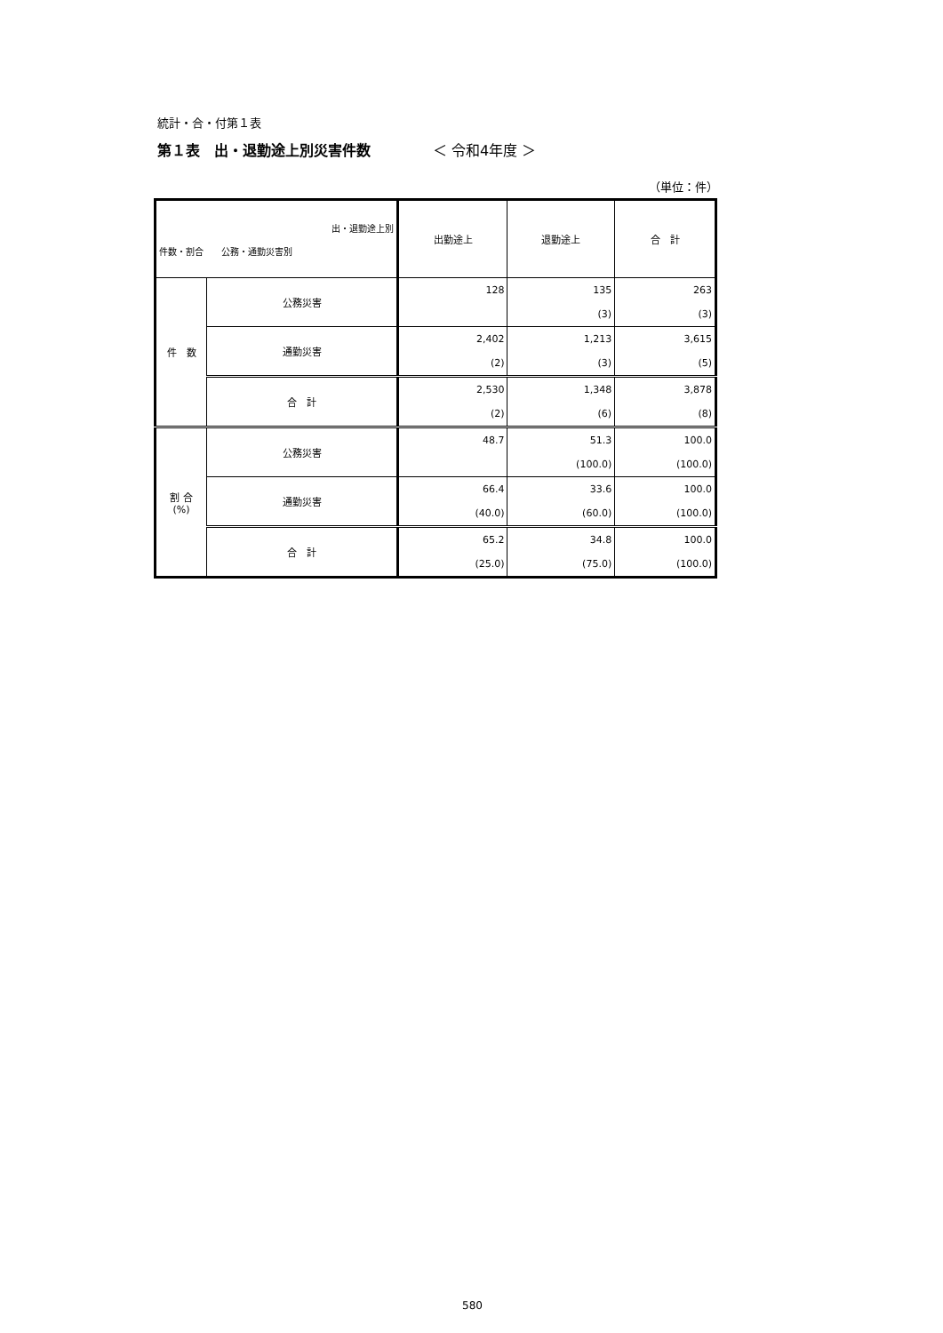統計・合・付第１表
第１表　出・退勤途上別災害件数 ＜ 令和4年度 ＞
（単位：件）
| 出・退勤途上別 件数・割合 公務・通勤災害別 | | 出勤途上 | 退勤途上 | 合 計 |
| --- | --- | --- | --- | --- |
| 件 数 | 公務災害 | 128 | 135 (3) | 263 (3) |
| | 通勤災害 | 2,402 (2) | 1,213 (3) | 3,615 (5) |
| | 合 計 | 2,530 (2) | 1,348 (6) | 3,878 (8) |
| 割 合 (%) | 公務災害 | 48.7 | 51.3 (100.0) | 100.0 (100.0) |
| | 通勤災害 | 66.4 (40.0) | 33.6 (60.0) | 100.0 (100.0) |
| | 合 計 | 65.2 (25.0) | 34.8 (75.0) | 100.0 (100.0) |
580